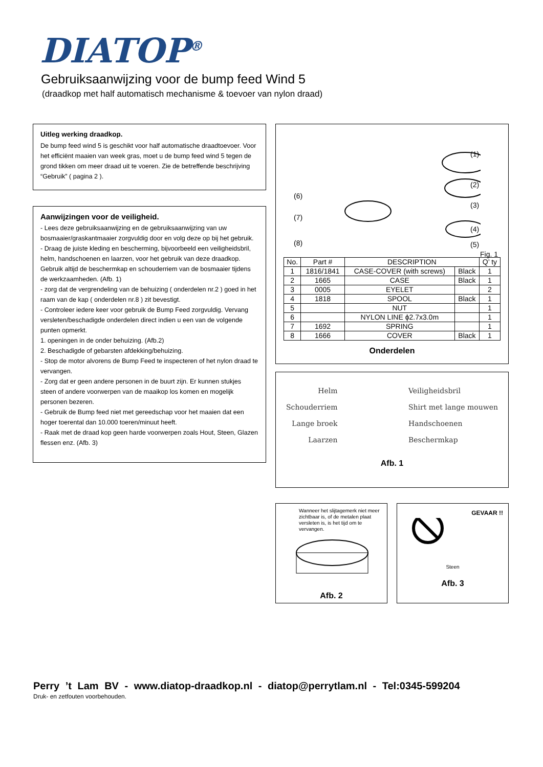DIATOP<sup>®</sup>
Gebruiksaanwijzing voor de bump feed Wind 5
(draadkop met half automatisch mechanisme & toevoer van nylon draad)
Uitleg werking draadkop.
De bump feed wind 5 is geschikt voor half automatische draadtoevoer. Voor het efficiënt maaien van week gras, moet u de bump feed wind 5 tegen de grond tikken om meer draad uit te voeren. Zie de betreffende beschrijving “Gebruik” ( pagina 2 ).
Aanwijzingen voor de veiligheid.
- Lees deze gebruiksaanwijzing en de gebruiksaanwijzing van uw bosmaaier/graskantmaaier zorgvuldig door en volg deze op bij het gebruik.
- Draag de juiste kleding en bescherming, bijvoorbeeld een veiligheidsbril, helm, handschoenen en laarzen, voor het gebruik van deze draadkop. Gebruik altijd de beschermkap en schouderriem van de bosmaaier tijdens de werkzaamheden. (Afb. 1)
- zorg dat de vergrendeling van de behuizing ( onderdelen nr.2 ) goed in het raam van de kap ( onderdelen nr.8 ) zit bevestigt.
- Controleer iedere keer voor gebruik de Bump Feed zorgvuldig. Vervang versleten/beschadigde onderdelen direct indien u een van de volgende punten opmerkt.
1. openingen in de onder behuizing. (Afb.2)
2. Beschadigde of gebarsten afdekking/behuizing.
- Stop de motor alvorens de Bump Feed te inspecteren of het nylon draad te vervangen.
- Zorg dat er geen andere personen in de buurt zijn. Er kunnen stukjes steen of andere voorwerpen van de maaikop los komen en mogelijk personen bezeren.
- Gebruik de Bump feed niet met gereedschap voor het maaien dat een hoger toerental dan 10.000 toeren/minuut heeft.
- Raak met de draad kop geen harde voorwerpen zoals Hout, Steen, Glazen flessen enz. (Afb. 3)
(6)
(7)
(8)
(1)
(2)
(3)
(4)
(5)
Fig. 1
| No. | Part # | DESCRIPTION | | Q’ ty |
| --- | --- | --- | --- | --- |
| 1 | 1816/1841 | CASE-COVER (with screws) | Black | 1 |
| 2 | 1665 | CASE | Black | 1 |
| 3 | 0005 | EYELET | | 2 |
| 4 | 1818 | SPOOL | Black | 1 |
| 5 | | NUT | | 1 |
| 6 | | NYLON LINE ϕ2.7x3.0m | | 1 |
| 7 | 1692 | SPRING | | 1 |
| 8 | 1666 | COVER | Black | 1 |
Onderdelen
Helm
Schouderriem
Lange broek
Laarzen
Veiligheidsbril
Shirt met lange mouwen
Handschoenen
Beschermkap
Afb. 1
Wanneer het slijtagemerk niet meer zichtbaar is, of de metalen plaat versleten is, is het tijd om te vervangen.
Afb. 2
GEVAAR !!
Steen
Afb. 3
Perry ’t Lam BV - www.diatop-draadkop.nl - diatop@perrytlam.nl - Tel:0345-599204
Druk- en zetfouten voorbehouden.